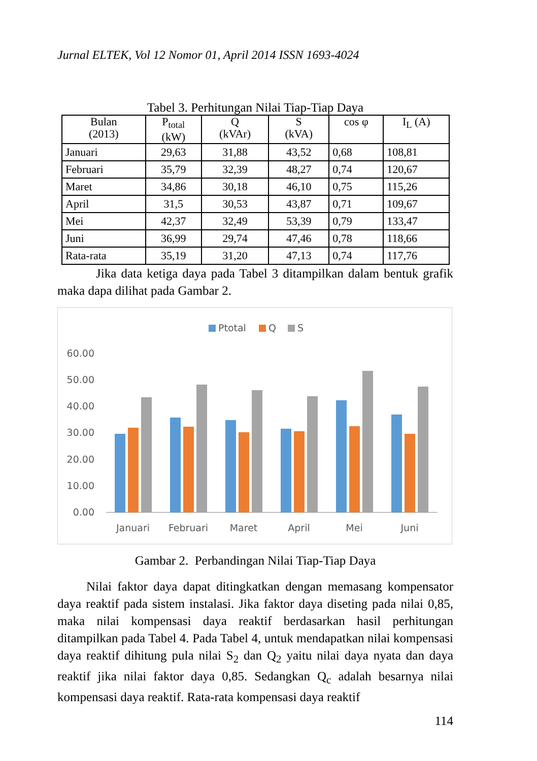Jurnal ELTEK, Vol 12 Nomor 01, April 2014 ISSN 1693-4024
Tabel 3. Perhitungan Nilai Tiap-Tiap Daya
| Bulan (2013) | P<sub>total</sub> (kW) | Q (kVAr) | S (kVA) | cos φ | I<sub>L</sub> (A) |
| --- | --- | --- | --- | --- | --- |
| Januari | 29,63 | 31,88 | 43,52 | 0,68 | 108,81 |
| Februari | 35,79 | 32,39 | 48,27 | 0,74 | 120,67 |
| Maret | 34,86 | 30,18 | 46,10 | 0,75 | 115,26 |
| April | 31,5 | 30,53 | 43,87 | 0,71 | 109,67 |
| Mei | 42,37 | 32,49 | 53,39 | 0,79 | 133,47 |
| Juni | 36,99 | 29,74 | 47,46 | 0,78 | 118,66 |
| Rata-rata | 35,19 | 31,20 | 47,13 | 0,74 | 117,76 |
Jika data ketiga daya pada Tabel 3 ditampilkan dalam bentuk grafik maka dapa dilihat pada Gambar 2.
Ptotal
Q
S
60.00
50.00
40.00
30.00
20.00
10.00
0.00
Januari
Februari
Maret
April
Mei
Juni
Gambar 2. Perbandingan Nilai Tiap-Tiap Daya
Nilai faktor daya dapat ditingkatkan dengan memasang kompensator daya reaktif pada sistem instalasi. Jika faktor daya diseting pada nilai 0,85, maka nilai kompensasi daya reaktif berdasarkan hasil perhitungan ditampilkan pada Tabel 4. Pada Tabel 4, untuk mendapatkan nilai kompensasi daya reaktif dihitung pula nilai S<sub>2</sub> dan Q<sub>2</sub> yaitu nilai daya nyata dan daya reaktif jika nilai faktor daya 0,85. Sedangkan Q<sub>c</sub> adalah besarnya nilai kompensasi daya reaktif. Rata-rata kompensasi daya reaktif
114